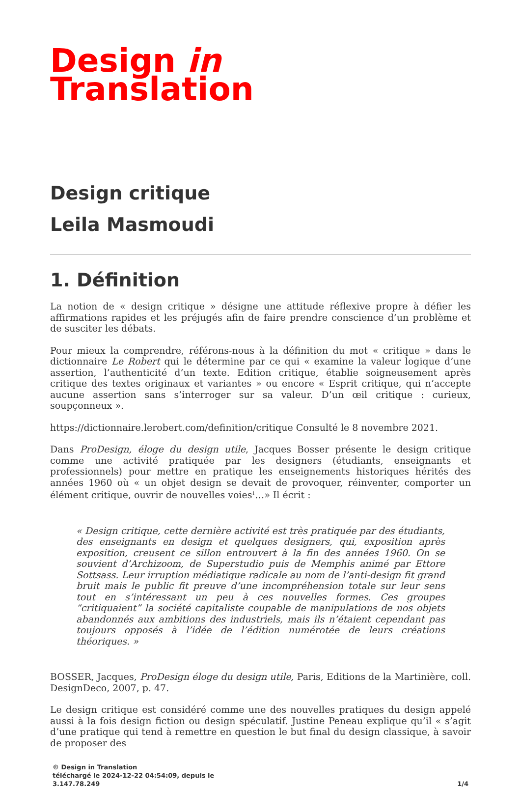Design in
Translation
Design critique
Leila Masmoudi
1. Définition
La notion de « design critique » désigne une attitude réflexive propre à défier les affirmations rapides et les préjugés afin de faire prendre conscience d’un problème et de susciter les débats.
Pour mieux la comprendre, référons-nous à la définition du mot « critique » dans le dictionnaire Le Robert qui le détermine par ce qui « examine la valeur logique d’une assertion, l’authenticité d’un texte. Edition critique, établie soigneusement après critique des textes originaux et variantes » ou encore « Esprit critique, qui n’accepte aucune assertion sans s’interroger sur sa valeur. D’un œil critique : curieux, soupçonneux ».
https://dictionnaire.lerobert.com/definition/critique Consulté le 8 novembre 2021.
Dans ProDesign, éloge du design utile, Jacques Bosser présente le design critique comme une activité pratiquée par les designers (étudiants, enseignants et professionnels) pour mettre en pratique les enseignements historiques hérités des années 1960 où « un objet design se devait de provoquer, réinventer, comporter un élément critique, ouvrir de nouvelles voies<sup>1</sup>…» Il écrit :
« Design critique, cette dernière activité est très pratiquée par des étudiants, des enseignants en design et quelques designers, qui, exposition après exposition, creusent ce sillon entrouvert à la fin des années 1960. On se souvient d’Archizoom, de Superstudio puis de Memphis animé par Ettore Sottsass. Leur irruption médiatique radicale au nom de l’anti-design fit grand bruit mais le public fit preuve d’une incompréhension totale sur leur sens tout en s’intéressant un peu à ces nouvelles formes. Ces groupes “critiquaient” la société capitaliste coupable de manipulations de nos objets abandonnés aux ambitions des industriels, mais ils n’étaient cependant pas toujours opposés à l’idée de l’édition numérotée de leurs créations théoriques. »
BOSSER, Jacques, ProDesign éloge du design utile, Paris, Editions de la Martinière, coll. DesignDeco, 2007, p. 47.
Le design critique est considéré comme une des nouvelles pratiques du design appelé aussi à la fois design fiction ou design spéculatif. Justine Peneau explique qu’il « s’agit d’une pratique qui tend à remettre en question le but final du design classique, à savoir de proposer des
© Design in Translation
téléchargé le 2024-12-22 04:54:09, depuis le
3.147.78.249
1/4